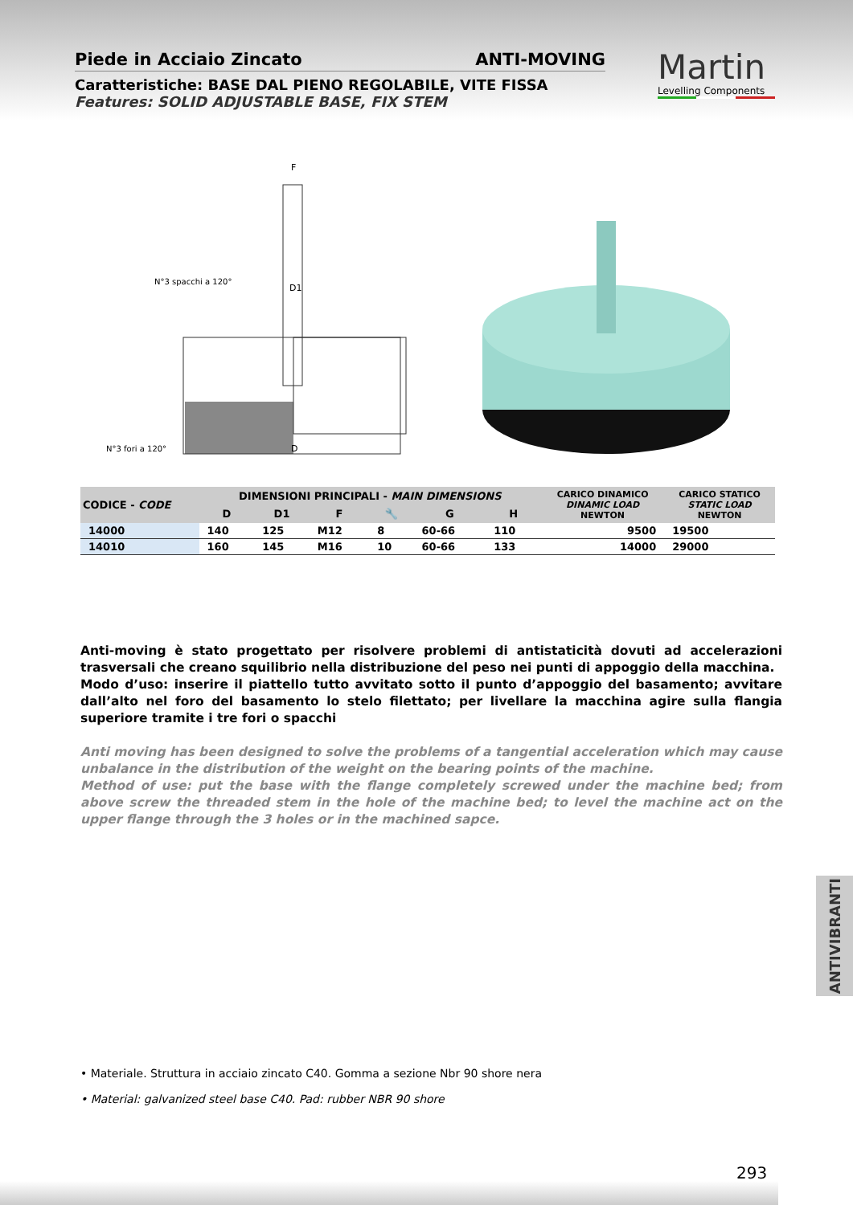Piede in Acciaio Zincato ANTI-MOVING
Caratteristiche: BASE DAL PIENO REGOLABILE, VITE FISSA
Features: SOLID ADJUSTABLE BASE, FIX STEM
Martin
Levelling Components
N°3 spacchi a 120°
D1
F
D
N°3 fori a 120°
| CODICE - CODE | DIMENSIONI PRINCIPALI - MAIN DIMENSIONS | | | | | | CARICO DINAMICO DINAMIC LOAD NEWTON | CARICO STATICO STATIC LOAD NEWTON |
| --- | --- | --- | --- | --- | --- | --- | --- | --- |
| | D | D1 | F | 🔧 | G | H | | |
| 14000 | 140 | 125 | M12 | 8 | 60-66 | 110 | 9500 | 19500 |
| 14010 | 160 | 145 | M16 | 10 | 60-66 | 133 | 14000 | 29000 |
Anti-moving è stato progettato per risolvere problemi di antistaticità dovuti ad accelerazioni trasversali che creano squilibrio nella distribuzione del peso nei punti di appoggio della macchina.
Modo d’uso: inserire il piattello tutto avvitato sotto il punto d’appoggio del basamento; avvitare dall’alto nel foro del basamento lo stelo filettato; per livellare la macchina agire sulla flangia superiore tramite i tre fori o spacchi
Anti moving has been designed to solve the problems of a tangential acceleration which may cause unbalance in the distribution of the weight on the bearing points of the machine.
Method of use: put the base with the flange completely screwed under the machine bed; from above screw the threaded stem in the hole of the machine bed; to level the machine act on the upper flange through the 3 holes or in the machined sapce.
ANTIVIBRANTI
• Materiale. Struttura in acciaio zincato C40. Gomma a sezione Nbr 90 shore nera
• Material: galvanized steel base C40. Pad: rubber NBR 90 shore
293